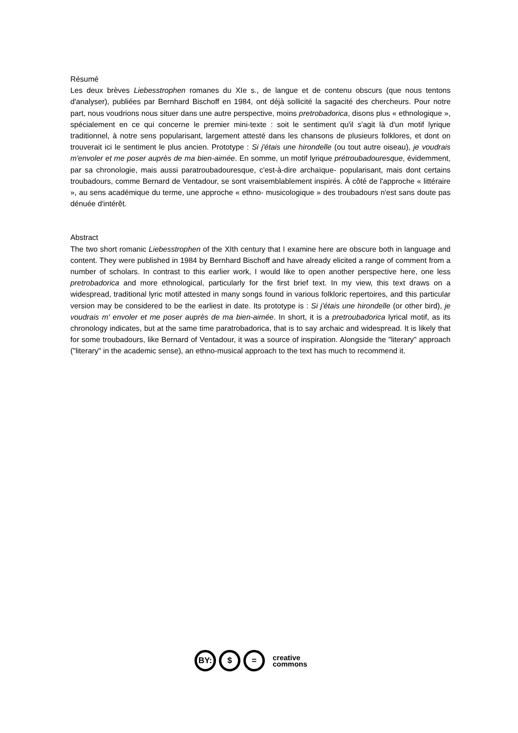Résumé
Les deux brèves Liebesstrophen romanes du XIe s., de langue et de contenu obscurs (que nous tentons d'analyser), publiées par Bernhard Bischoff en 1984, ont déjà sollicité la sagacité des chercheurs. Pour notre part, nous voudrions nous situer dans une autre perspective, moins pretrobadorica, disons plus « ethnologique », spécialement en ce qui concerne le premier mini-texte : soit le sentiment qu'il s'agit là d'un motif lyrique traditionnel, à notre sens popularisant, largement attesté dans les chansons de plusieurs folklores, et dont on trouverait ici le sentiment le plus ancien. Prototype : Si j'étais une hirondelle (ou tout autre oiseau), je voudrais m'envoler et me poser auprès de ma bien-aimée. En somme, un motif lyrique prétroubadouresque, évidemment, par sa chronologie, mais aussi paratroubadouresque, c'est-à-dire archaïque- popularisant, mais dont certains troubadours, comme Bernard de Ventadour, se sont vraisemblablement inspirés. À côté de l'approche « littéraire », au sens académique du terme, une approche « ethno- musicologique » des troubadours n'est sans doute pas dénuée d'intérêt.
Abstract
The two short romanic Liebesstrophen of the XIth century that I examine here are obscure both in language and content. They were published in 1984 by Bernhard Bischoff and have already elicited a range of comment from a number of scholars. In contrast to this earlier work, I would like to open another perspective here, one less pretrobadorica and more ethnological, particularly for the first brief text. In my view, this text draws on a widespread, traditional lyric motif attested in many songs found in various folkloric repertoires, and this particular version may be considered to be the earliest in date. Its prototype is : Si j'étais une hirondelle (or other bird), je voudrais m' envoler et me poser auprès de ma bien-aimée. In short, it is a pretroubadorica lyrical motif, as its chronology indicates, but at the same time paratrobadorica, that is to say archaic and widespread. It is likely that for some troubadours, like Bernard of Ventadour, it was a source of inspiration. Alongside the "literary" approach ("literary" in the academic sense), an ethno-musical approach to the text has much to recommend it.
BY: $ =
creative
commons